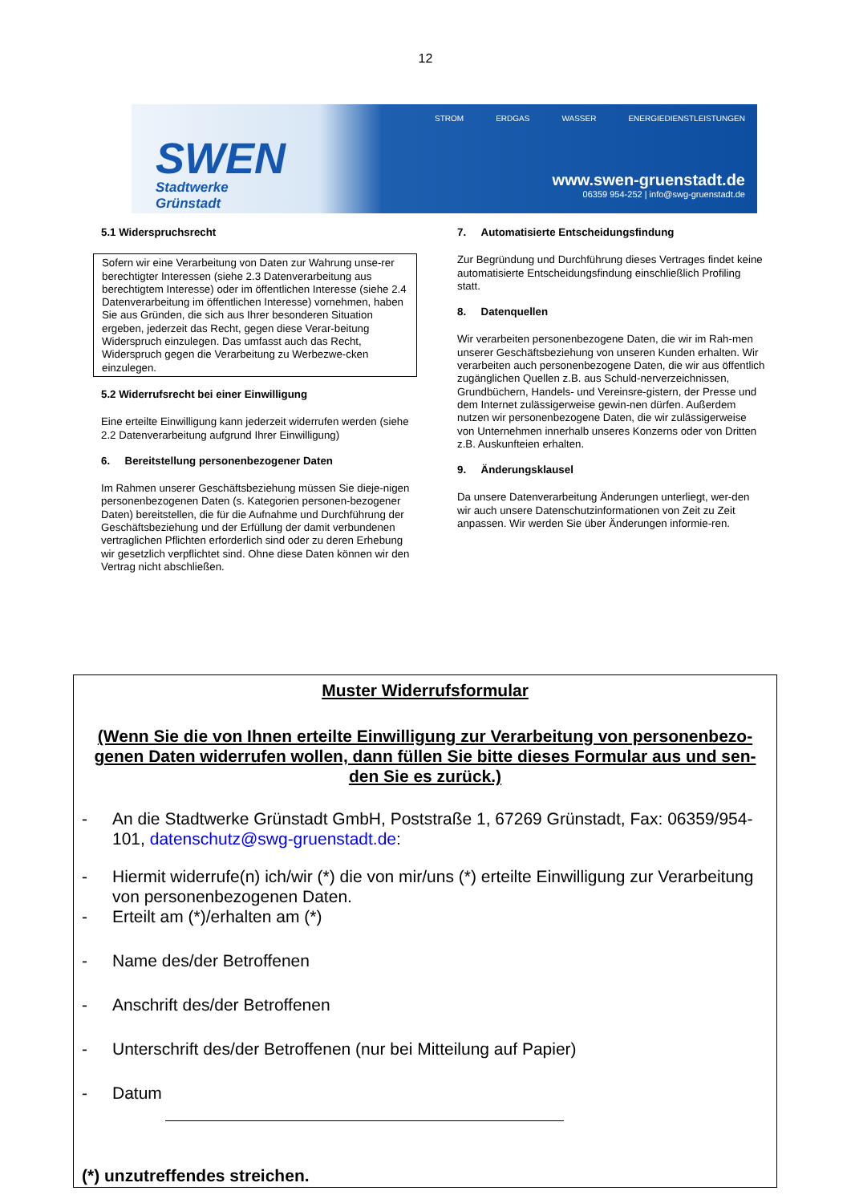12
SWEN
Stadtwerke Grünstadt
STROM ERDGAS WASSER ENERGIEDIENSTLEISTUNGEN
www.swen-gruenstadt.de
06359 954-252 | info@swg-gruenstadt.de
5.1 Widerspruchsrecht
Sofern wir eine Verarbeitung von Daten zur Wahrung unse-rer berechtigter Interessen (siehe 2.3 Datenverarbeitung aus berechtigtem Interesse) oder im öffentlichen Interesse (siehe 2.4 Datenverarbeitung im öffentlichen Interesse) vornehmen, haben Sie aus Gründen, die sich aus Ihrer besonderen Situation ergeben, jederzeit das Recht, gegen diese Verar-beitung Widerspruch einzulegen. Das umfasst auch das Recht, Widerspruch gegen die Verarbeitung zu Werbezwe-cken einzulegen.
5.2 Widerrufsrecht bei einer Einwilligung
Eine erteilte Einwilligung kann jederzeit widerrufen werden (siehe 2.2 Datenverarbeitung aufgrund Ihrer Einwilligung)
6. Bereitstellung personenbezogener Daten
Im Rahmen unserer Geschäftsbeziehung müssen Sie dieje-nigen personenbezogenen Daten (s. Kategorien personen-bezogener Daten) bereitstellen, die für die Aufnahme und Durchführung der Geschäftsbeziehung und der Erfüllung der damit verbundenen vertraglichen Pflichten erforderlich sind oder zu deren Erhebung wir gesetzlich verpflichtet sind. Ohne diese Daten können wir den Vertrag nicht abschließen.
7. Automatisierte Entscheidungsfindung
Zur Begründung und Durchführung dieses Vertrages findet keine automatisierte Entscheidungsfindung einschließlich Profiling statt.
8. Datenquellen
Wir verarbeiten personenbezogene Daten, die wir im Rah-men unserer Geschäftsbeziehung von unseren Kunden erhalten. Wir verarbeiten auch personenbezogene Daten, die wir aus öffentlich zugänglichen Quellen z.B. aus Schuld-nerverzeichnissen, Grundbüchern, Handels- und Vereinsre-gistern, der Presse und dem Internet zulässigerweise gewin-nen dürfen. Außerdem nutzen wir personenbezogene Daten, die wir zulässigerweise von Unternehmen innerhalb unseres Konzerns oder von Dritten z.B. Auskunfteien erhalten.
9. Änderungsklausel
Da unsere Datenverarbeitung Änderungen unterliegt, wer-den wir auch unsere Datenschutzinformationen von Zeit zu Zeit anpassen. Wir werden Sie über Änderungen informie-ren.
Muster Widerrufsformular
(Wenn Sie die von Ihnen erteilte Einwilligung zur Verarbeitung von personenbezo-genen Daten widerrufen wollen, dann füllen Sie bitte dieses Formular aus und sen-den Sie es zurück.)
- An die Stadtwerke Grünstadt GmbH, Poststraße 1, 67269 Grünstadt, Fax: 06359/954-101, datenschutz@swg-gruenstadt.de:
- Hiermit widerrufe(n) ich/wir (*) die von mir/uns (*) erteilte Einwilligung zur Verarbeitung von personenbezogenen Daten.
- Erteilt am (*)/erhalten am (*)
- Name des/der Betroffenen
- Anschrift des/der Betroffenen
- Unterschrift des/der Betroffenen (nur bei Mitteilung auf Papier)
- Datum
(*) unzutreffendes streichen.